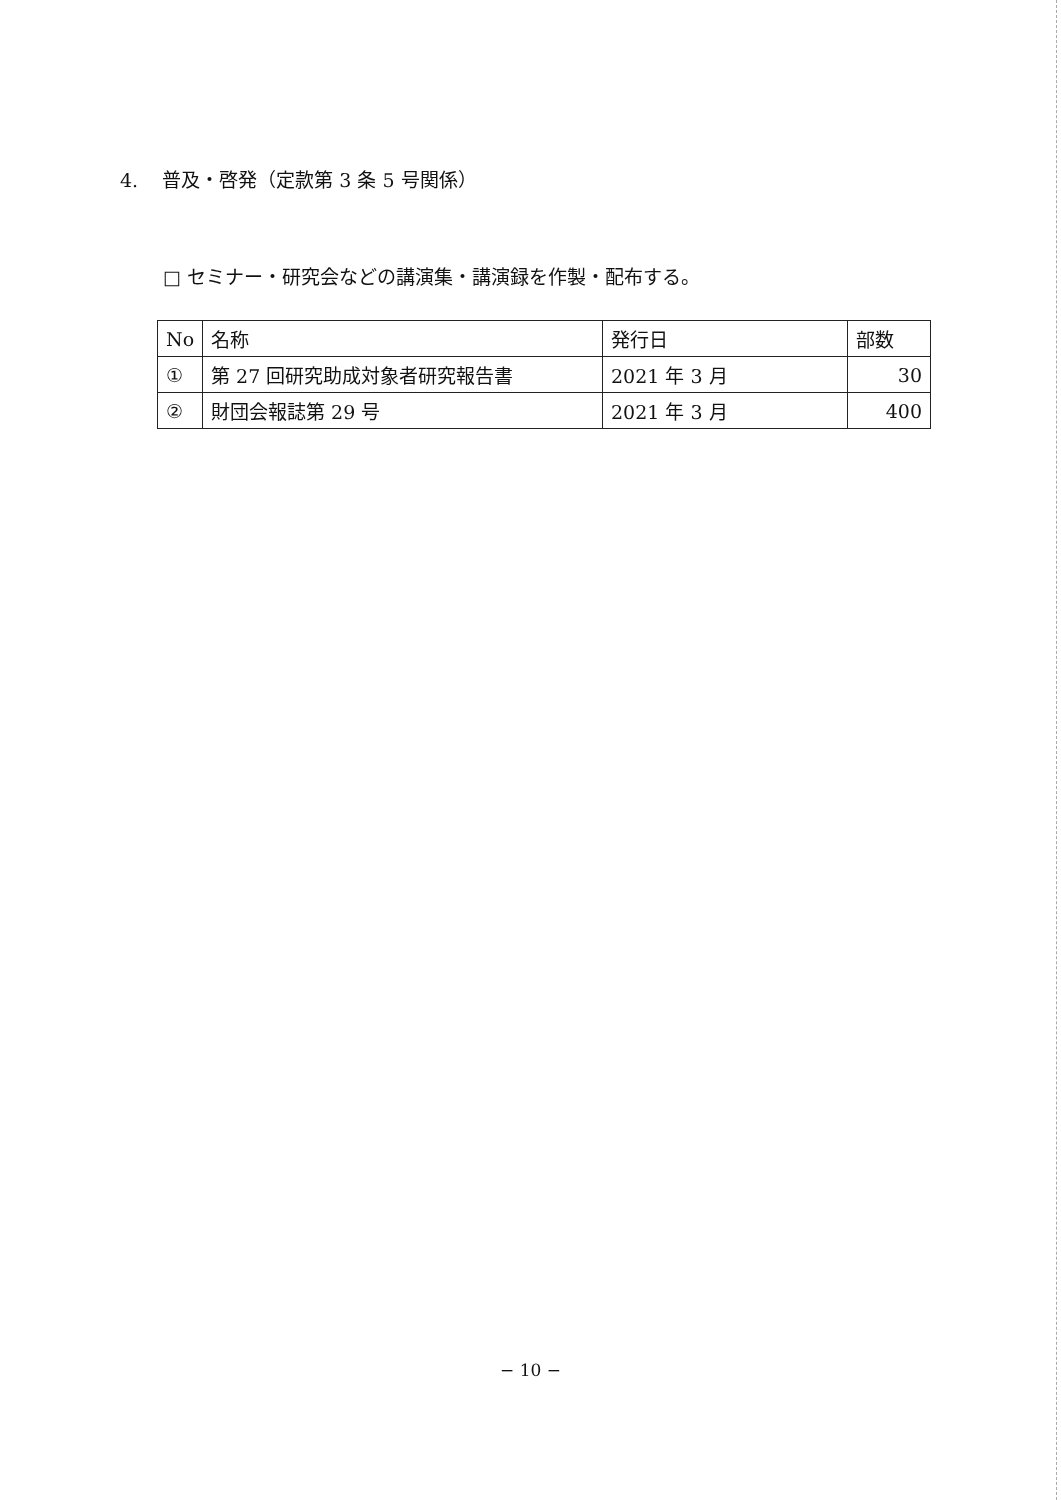4. 普及・啓発（定款第 3 条 5 号関係）
□ セミナー・研究会などの講演集・講演録を作製・配布する。
| No | 名称 | 発行日 | 部数 |
| --- | --- | --- | --- |
| ① | 第 27 回研究助成対象者研究報告書 | 2021 年 3 月 | 30 |
| ② | 財団会報誌第 29 号 | 2021 年 3 月 | 400 |
− 10 −